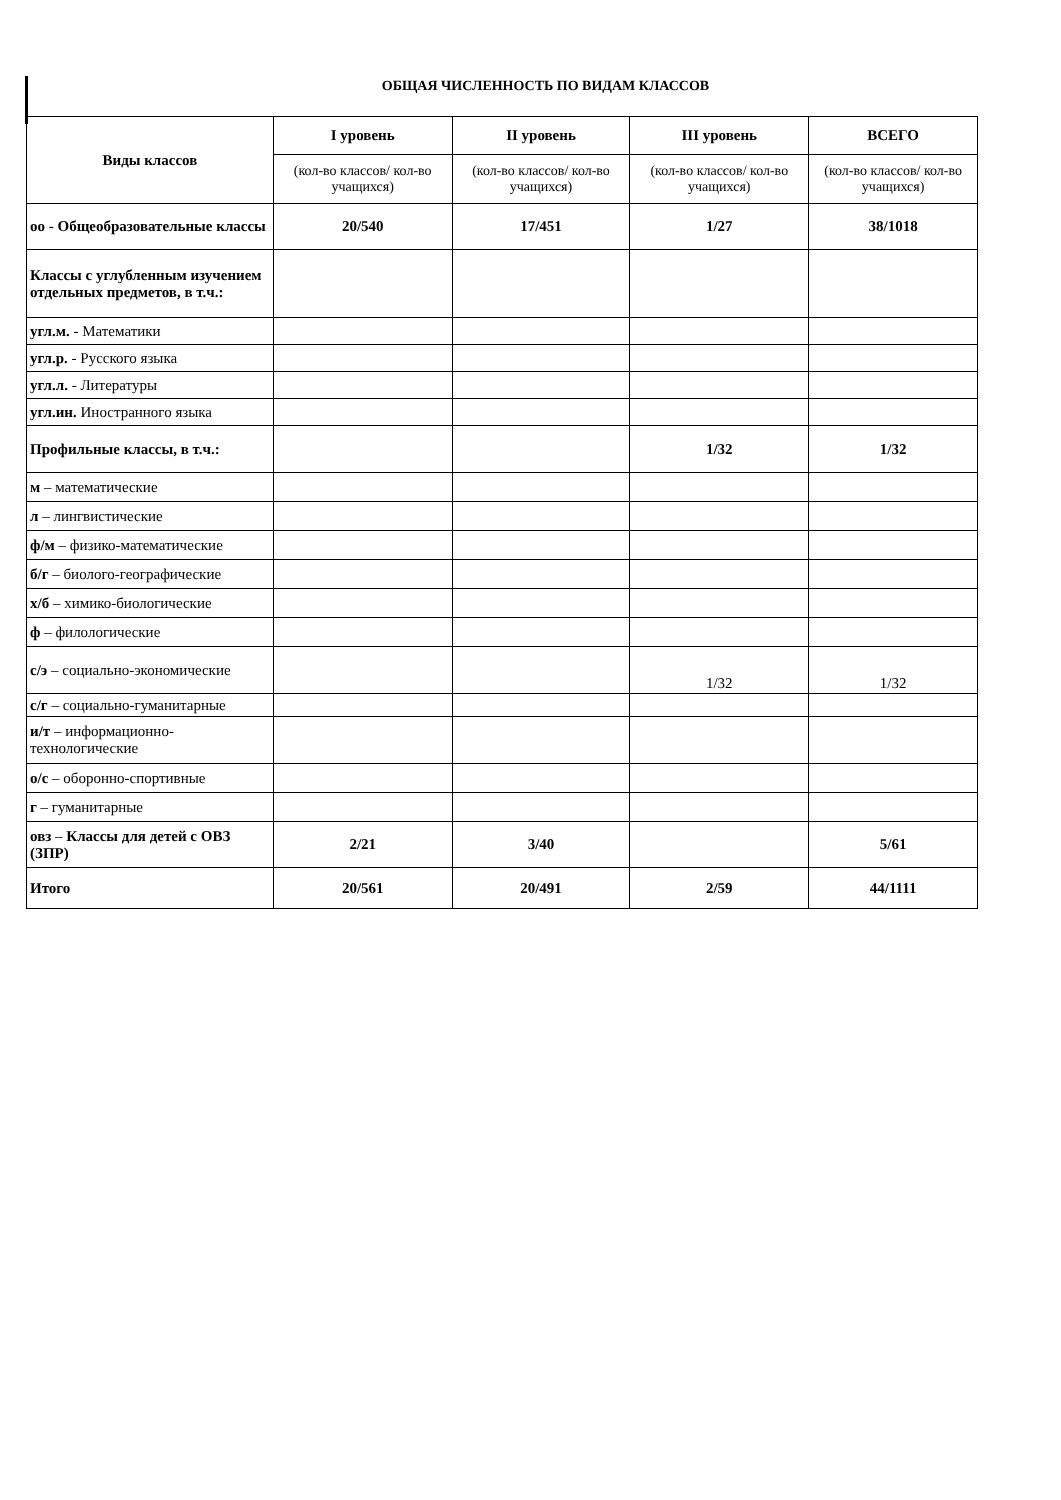ОБЩАЯ ЧИСЛЕННОСТЬ ПО ВИДАМ КЛАССОВ
| Виды классов | I уровень | II уровень | III уровень | ВСЕГО |
| --- | --- | --- | --- | --- |
| | (кол-во классов/ кол-во учащихся) | (кол-во классов/ кол-во учащихся) | (кол-во классов/ кол-во учащихся) | (кол-во классов/ кол-во учащихся) |
| оо - Общеобразовательные классы | 20/540 | 17/451 | 1/27 | 38/1018 |
| Классы с углубленным изучением отдельных предметов, в т.ч.: | | | | |
| угл.м. - Математики | | | | |
| угл.р. - Русского языка | | | | |
| угл.л. - Литературы | | | | |
| угл.ин. Иностранного языка | | | | |
| Профильные классы, в т.ч.: | | | 1/32 | 1/32 |
| м – математические | | | | |
| л – лингвистические | | | | |
| ф/м – физико-математические | | | | |
| б/г – биолого-географические | | | | |
| х/б – химико-биологические | | | | |
| ф – филологические | | | | |
| с/э – социально-экономические | | | 1/32 | 1/32 |
| с/г – социально-гуманитарные | | | | |
| и/т – информационно-технологические | | | | |
| о/с – оборонно-спортивные | | | | |
| г – гуманитарные | | | | |
| овз – Классы для детей с ОВЗ (ЗПР) | 2/21 | 3/40 | | 5/61 |
| Итого | 20/561 | 20/491 | 2/59 | 44/1111 |